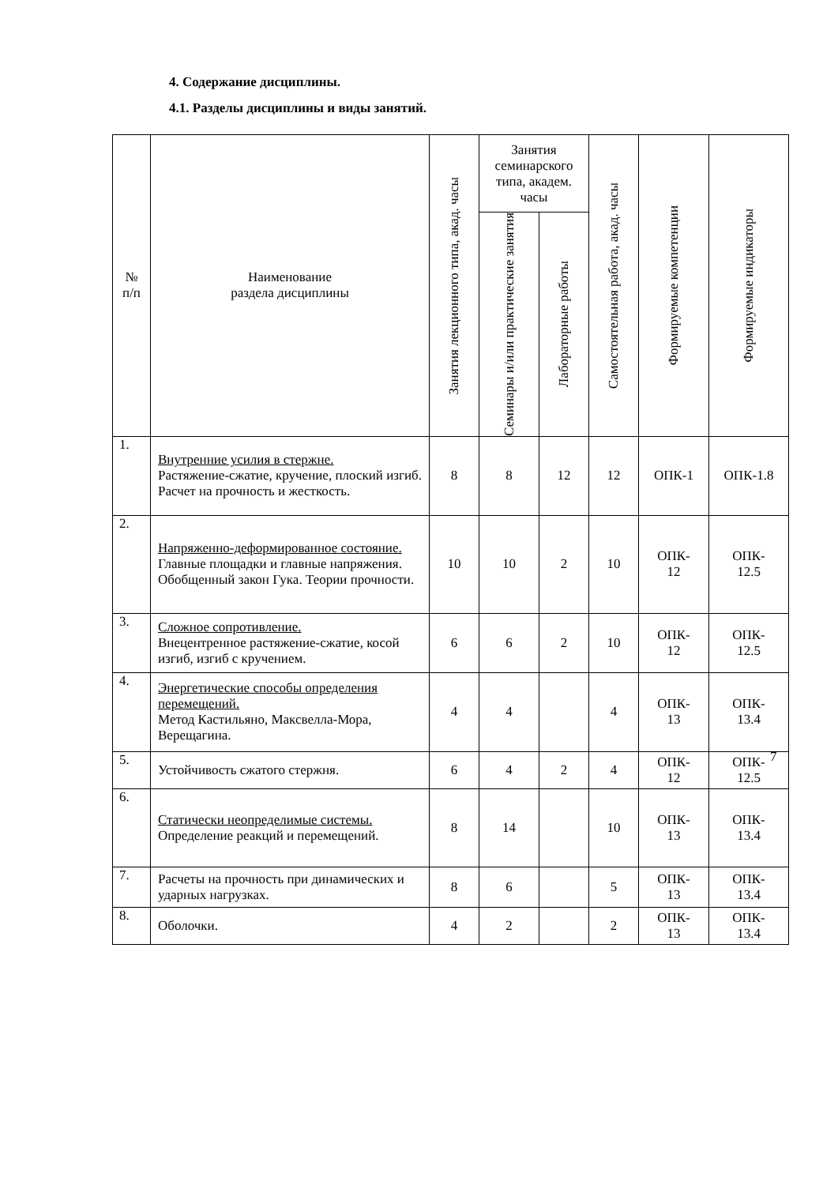4. Содержание дисциплины.
4.1. Разделы дисциплины и виды занятий.
| № п/п | Наименование раздела дисциплины | Занятия лекционного типа, акад. часы | Занятия семинарского типа, академ. часы | | Самостоятельная работа, акад. часы | Формируемые компетенции | Формируемые индикаторы |
| --- | --- | --- | --- | --- | --- | --- | --- |
| | | | Семинары и/или практические занятия | Лабораторные работы | | | |
| 1. | Внутренние усилия в стержне. Растяжение-сжатие, кручение, плоский изгиб. Расчет на прочность и жесткость. | 8 | 8 | 12 | 12 | ОПК-1 | ОПК-1.8 |
| 2. | Напряженно-деформированное состояние. Главные площадки и главные напряжения. Обобщенный закон Гука. Теории прочности. | 10 | 10 | 2 | 10 | ОПК- 12 | ОПК- 12.5 |
| 3. | Сложное сопротивление. Внецентренное растяжение-сжатие, косой изгиб, изгиб с кручением. | 6 | 6 | 2 | 10 | ОПК- 12 | ОПК- 12.5 |
| 4. | Энергетические способы определения перемещений. Метод Кастильяно, Максвелла-Мора, Верещагина. | 4 | 4 | | 4 | ОПК- 13 | ОПК- 13.4 |
| 5. | Устойчивость сжатого стержня. | 6 | 4 | 2 | 4 | ОПК- 12 | ОПК- 12.5 |
| 6. | Статически неопределимые системы. Определение реакций и перемещений. | 8 | 14 | | 10 | ОПК- 13 | ОПК- 13.4 |
| 7. | Расчеты на прочность при динамических и ударных нагрузках. | 8 | 6 | | 5 | ОПК- 13 | ОПК- 13.4 |
| 8. | Оболочки. | 4 | 2 | | 2 | ОПК- 13 | ОПК- 13.4 |
7